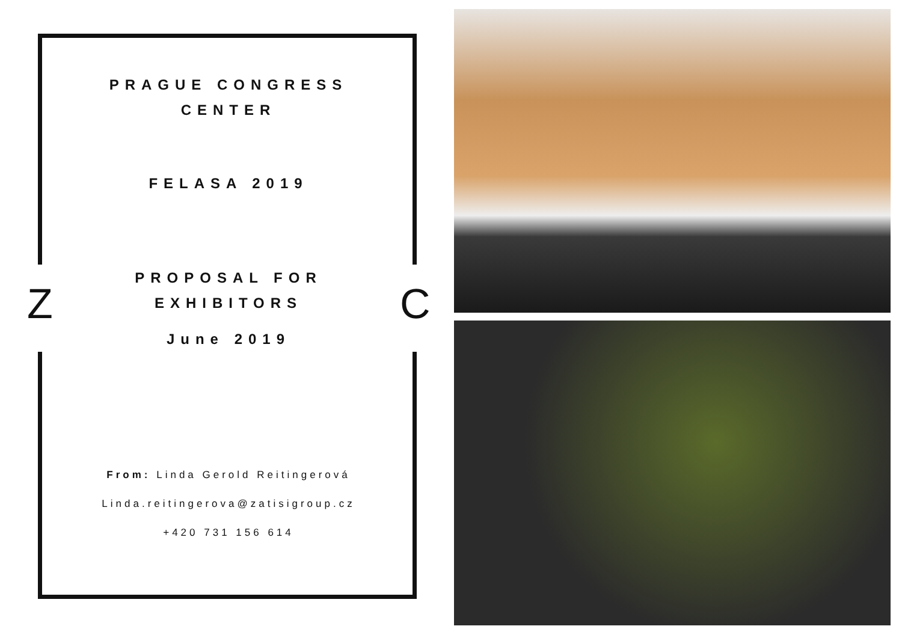Z C
PRAGUE CONGRESS CENTER
FELASA 2019
PROPOSAL FOR EXHIBITORS
June 2019
From: Linda Gerold Reitingerová
Linda.reitingerova@zatisigroup.cz
+420 731 156 614